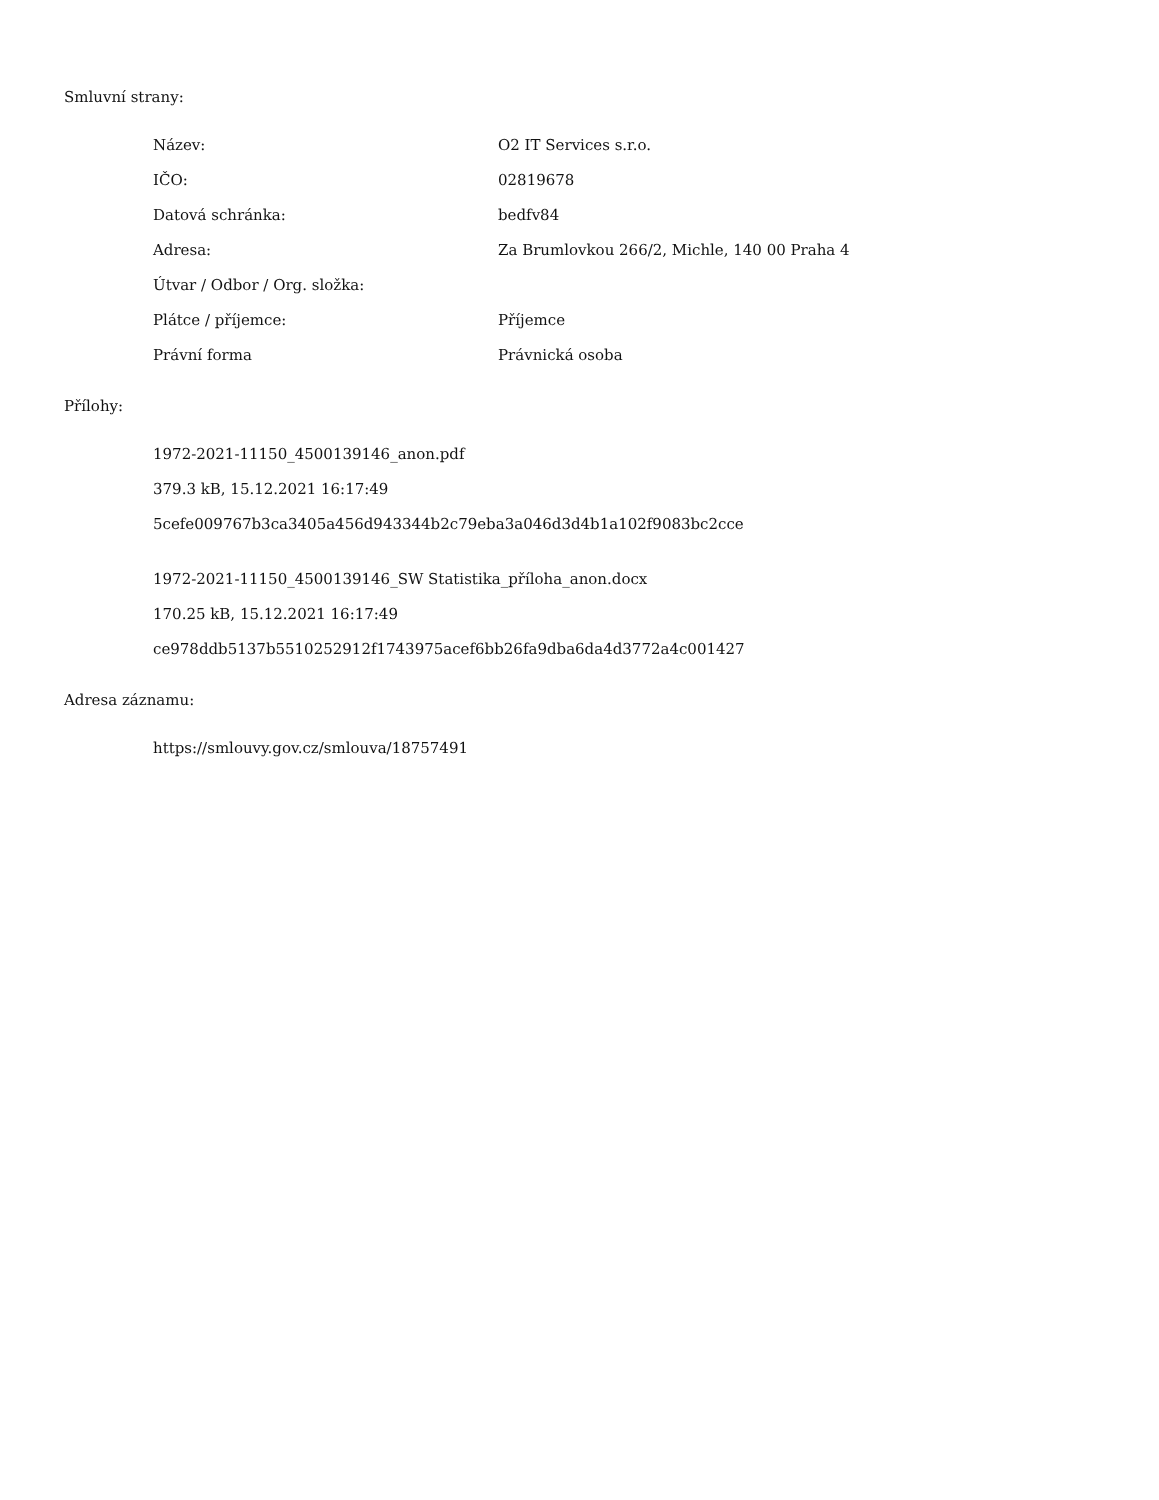Smluvní strany:
| Název: | O2 IT Services s.r.o. |
| IČO: | 02819678 |
| Datová schránka: | bedfv84 |
| Adresa: | Za Brumlovkou 266/2, Michle, 140 00 Praha 4 |
| Útvar / Odbor / Org. složka: | |
| Plátce / příjemce: | Příjemce |
| Právní forma | Právnická osoba |
Přílohy:
1972-2021-11150_4500139146_anon.pdf
379.3 kB, 15.12.2021 16:17:49
5cefe009767b3ca3405a456d943344b2c79eba3a046d3d4b1a102f9083bc2cce
1972-2021-11150_4500139146_SW Statistika_příloha_anon.docx
170.25 kB, 15.12.2021 16:17:49
ce978ddb5137b5510252912f1743975acef6bb26fa9dba6da4d3772a4c001427
Adresa záznamu:
https://smlouvy.gov.cz/smlouva/18757491